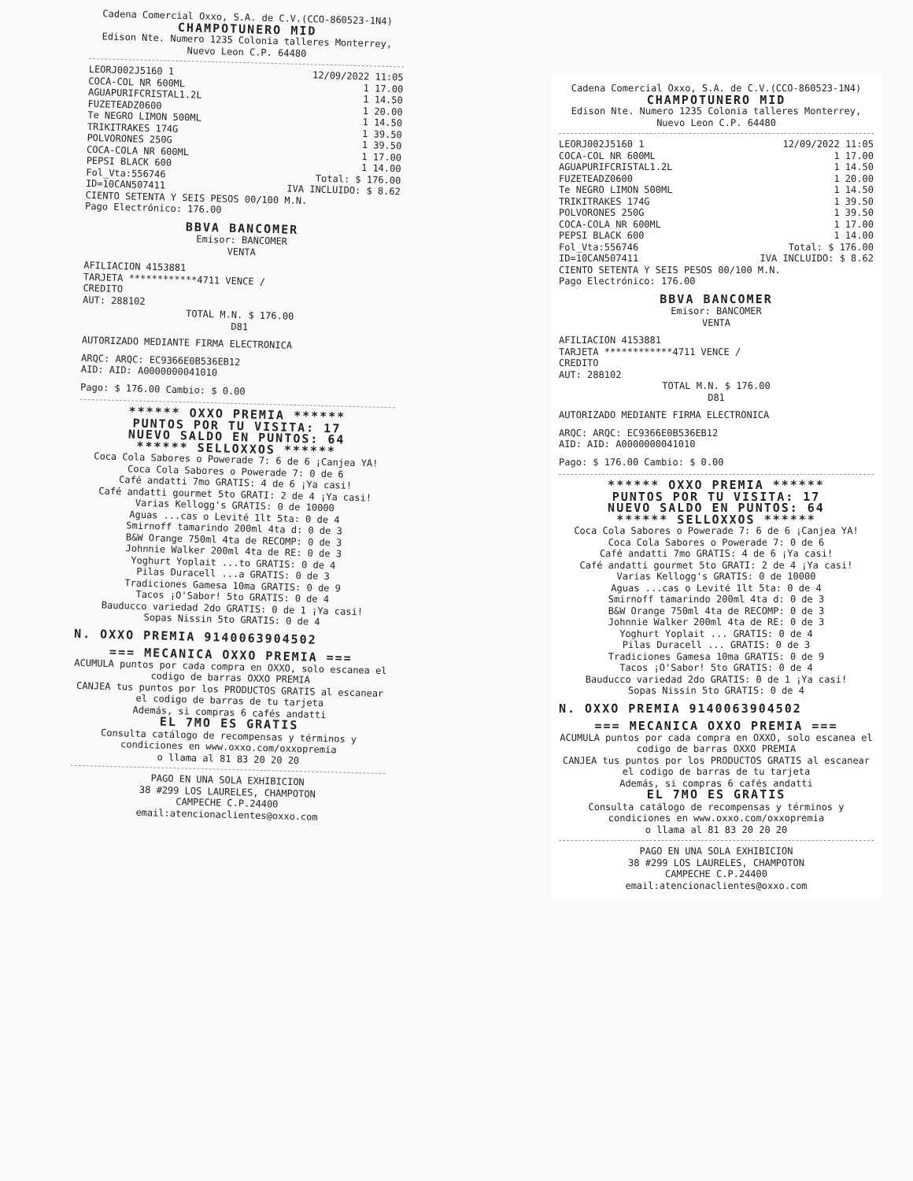Cadena Comercial Oxxo, S.A. de C.V.(CCO-860523-1N4)
CHAMPOTUNERO MID
Edison Nte. Numero 1235 Colonia talleres Monterrey, Nuevo Leon C.P. 64480
LEORJ002J5160 1 12/09/2022 11:05
COCA-COL NR 600ML 1 17.00
AGUAPURIFCRISTAL1.2L 1 14.50
FUZETEADZ0600 1 20.00
Te NEGRO LIMON 500ML 1 14.50
TRIKITRAKES 174G 1 39.50
POLVORONES 250G 1 39.50
COCA-COLA NR 600ML 1 17.00
PEPSI BLACK 600 1 14.00
Fol_Vta:556746 Total: $ 176.00
ID=10CAN507411 IVA INCLUIDO: $ 8.62
CIENTO SETENTA Y SEIS PESOS 00/100 M.N.
Pago Electrónico: 176.00
BBVA BANCOMER
Emisor: BANCOMER
VENTA
AFILIACION 4153881
TARJETA ************4711 VENCE /
CREDITO
AUT: 288102
TOTAL M.N. $ 176.00
D81
AUTORIZADO MEDIANTE FIRMA ELECTRONICA
ARQC: ARQC: EC9366E0B536EB12
AID: AID: A0000000041010
Pago: $ 176.00 Cambio: $ 0.00
****** OXXO PREMIA ******
PUNTOS POR TU VISITA: 17
NUEVO SALDO EN PUNTOS: 64
****** SELLOXXOS ******
Coca Cola Sabores o Powerade 7: 6 de 6 ¡Canjea YA!
Coca Cola Sabores o Powerade 7: 0 de 6
Café andatti 7mo GRATIS: 4 de 6 ¡Ya casi!
Café andatti gourmet 5to GRATI: 2 de 4 ¡Ya casi!
Varias Kellogg's GRATIS: 0 de 10000
Aguas ...cas o Levité 1lt 5ta: 0 de 4
Smirnoff tamarindo 200ml 4ta d: 0 de 3
B&W Orange 750ml 4ta de RECOMP: 0 de 3
Johnnie Walker 200ml 4ta de RE: 0 de 3
Yoghurt Yoplait ...to GRATIS: 0 de 4
Pilas Duracell ...a GRATIS: 0 de 3
Tradiciones Gamesa 10ma GRATIS: 0 de 9
Tacos ¡O'Sabor! 5to GRATIS: 0 de 4
Bauducco variedad 2do GRATIS: 0 de 1 ¡Ya casi!
Sopas Nissin 5to GRATIS: 0 de 4
N. OXXO PREMIA 9140063904502
=== MECANICA OXXO PREMIA ===
ACUMULA puntos por cada compra en OXXO, solo escanea el codigo de barras OXXO PREMIA
CANJEA tus puntos por los PRODUCTOS GRATIS al escanear el codigo de barras de tu tarjeta
Además, si compras 6 cafés andatti
EL 7MO ES GRATIS
Consulta catálogo de recompensas y términos y condiciones en www.oxxo.com/oxxopremia
o llama al 81 83 20 20 20
PAGO EN UNA SOLA EXHIBICION
38 #299 LOS LAURELES, CHAMPOTON
CAMPECHE C.P.24400
email:atencionaclientes@oxxo.com
Cadena Comercial Oxxo, S.A. de C.V.(CCO-860523-1N4)
CHAMPOTUNERO MID
Edison Nte. Numero 1235 Colonia talleres Monterrey, Nuevo Leon C.P. 64480
LEORJ002J5160 1 12/09/2022 11:05
COCA-COL NR 600ML 1 17.00
AGUAPURIFCRISTAL1.2L 1 14.50
FUZETEADZ0600 1 20.00
Te NEGRO LIMON 500ML 1 14.50
TRIKITRAKES 174G 1 39.50
POLVORONES 250G 1 39.50
COCA-COLA NR 600ML 1 17.00
PEPSI BLACK 600 1 14.00
Fol_Vta:556746 Total: $ 176.00
ID=10CAN507411 IVA INCLUIDO: $ 8.62
CIENTO SETENTA Y SEIS PESOS 00/100 M.N.
Pago Electrónico: 176.00
BBVA BANCOMER
Emisor: BANCOMER
VENTA
AFILIACION 4153881
TARJETA ************4711 VENCE /
CREDITO
AUT: 288102
TOTAL M.N. $ 176.00
D81
AUTORIZADO MEDIANTE FIRMA ELECTRONICA
ARQC: ARQC: EC9366E0B536EB12
AID: AID: A0000000041010
Pago: $ 176.00 Cambio: $ 0.00
****** OXXO PREMIA ******
PUNTOS POR TU VISITA: 17
NUEVO SALDO EN PUNTOS: 64
****** SELLOXXOS ******
Coca Cola Sabores o Powerade 7: 6 de 6 ¡Canjea YA!
Coca Cola Sabores o Powerade 7: 0 de 6
Café andatti 7mo GRATIS: 4 de 6 ¡Ya casi!
Café andatti gourmet 5to GRATI: 2 de 4 ¡Ya casi!
Varias Kellogg's GRATIS: 0 de 10000
Aguas ...cas o Levité 1lt 5ta: 0 de 4
Smirnoff tamarindo 200ml 4ta d: 0 de 3
B&W Orange 750ml 4ta de RECOMP: 0 de 3
Johnnie Walker 200ml 4ta de RE: 0 de 3
Yoghurt Yoplait ... GRATIS: 0 de 4
Pilas Duracell ... GRATIS: 0 de 3
Tradiciones Gamesa 10ma GRATIS: 0 de 9
Tacos ¡O'Sabor! 5to GRATIS: 0 de 4
Bauducco variedad 2do GRATIS: 0 de 1 ¡Ya casi!
Sopas Nissin 5to GRATIS: 0 de 4
N. OXXO PREMIA 9140063904502
=== MECANICA OXXO PREMIA ===
ACUMULA puntos por cada compra en OXXO, solo escanea el codigo de barras OXXO PREMIA
CANJEA tus puntos por los PRODUCTOS GRATIS al escanear el codigo de barras de tu tarjeta
Además, si compras 6 cafés andatti
EL 7MO ES GRATIS
Consulta catálogo de recompensas y términos y condiciones en www.oxxo.com/oxxopremia
o llama al 81 83 20 20 20
PAGO EN UNA SOLA EXHIBICION
38 #299 LOS LAURELES, CHAMPOTON
CAMPECHE C.P.24400
email:atencionaclientes@oxxo.com